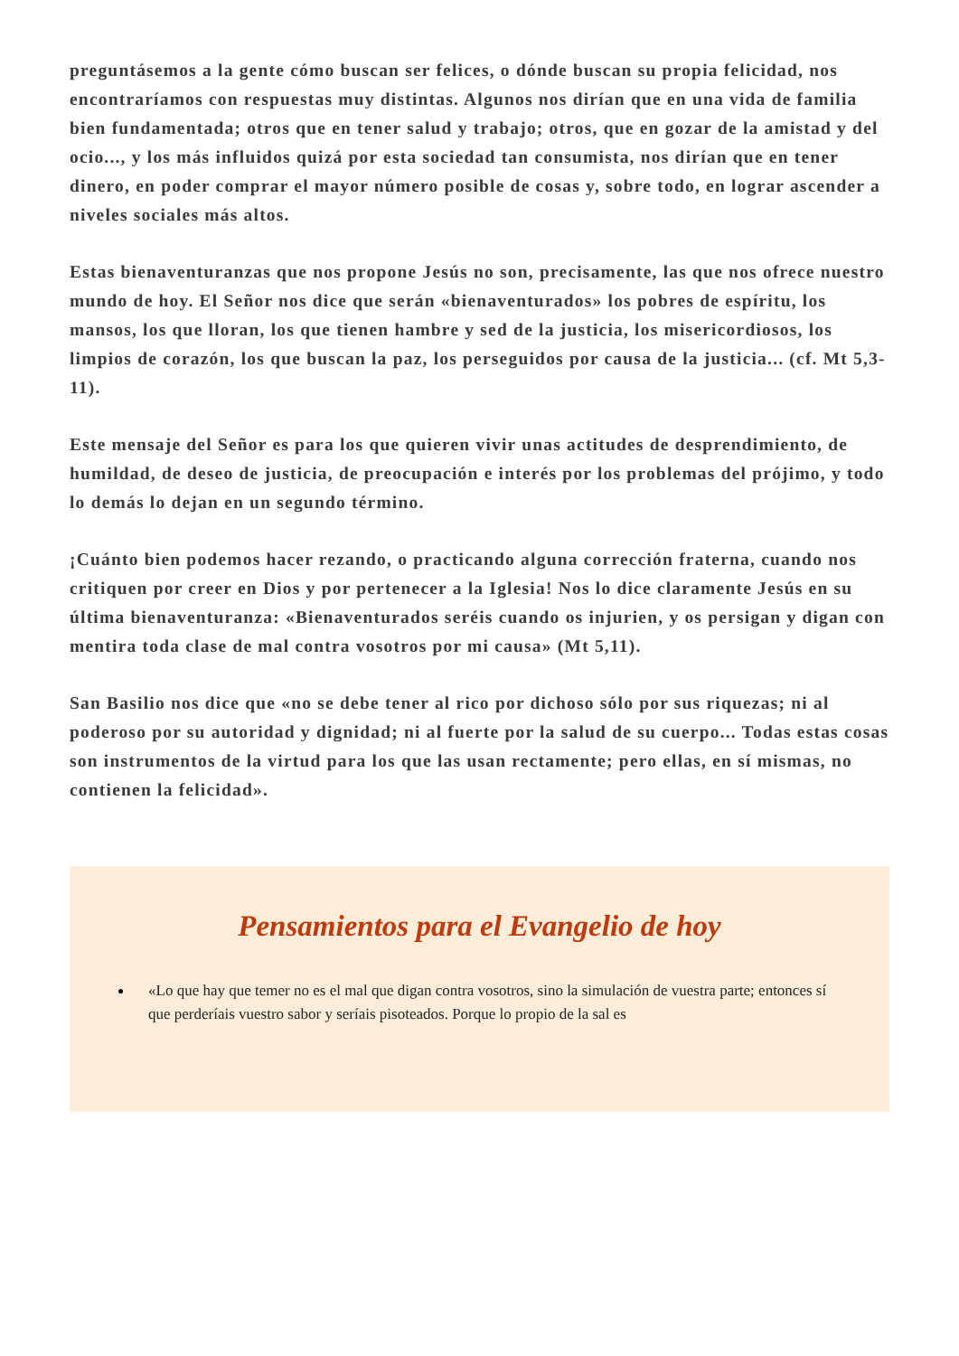preguntásemos a la gente cómo buscan ser felices, o dónde buscan su propia felicidad, nos encontraríamos con respuestas muy distintas. Algunos nos dirían que en una vida de familia bien fundamentada; otros que en tener salud y trabajo; otros, que en gozar de la amistad y del ocio..., y los más influidos quizá por esta sociedad tan consumista, nos dirían que en tener dinero, en poder comprar el mayor número posible de cosas y, sobre todo, en lograr ascender a niveles sociales más altos.
Estas bienaventuranzas que nos propone Jesús no son, precisamente, las que nos ofrece nuestro mundo de hoy. El Señor nos dice que serán «bienaventurados» los pobres de espíritu, los mansos, los que lloran, los que tienen hambre y sed de la justicia, los misericordiosos, los limpios de corazón, los que buscan la paz, los perseguidos por causa de la justicia... (cf. Mt 5,3-11).
Este mensaje del Señor es para los que quieren vivir unas actitudes de desprendimiento, de humildad, de deseo de justicia, de preocupación e interés por los problemas del prójimo, y todo lo demás lo dejan en un segundo término.
¡Cuánto bien podemos hacer rezando, o practicando alguna corrección fraterna, cuando nos critiquen por creer en Dios y por pertenecer a la Iglesia! Nos lo dice claramente Jesús en su última bienaventuranza: «Bienaventurados seréis cuando os injurien, y os persigan y digan con mentira toda clase de mal contra vosotros por mi causa» (Mt 5,11).
San Basilio nos dice que «no se debe tener al rico por dichoso sólo por sus riquezas; ni al poderoso por su autoridad y dignidad; ni al fuerte por la salud de su cuerpo... Todas estas cosas son instrumentos de la virtud para los que las usan rectamente; pero ellas, en sí mismas, no contienen la felicidad».
Pensamientos para el Evangelio de hoy
«Lo que hay que temer no es el mal que digan contra vosotros, sino la simulación de vuestra parte; entonces sí que perderíais vuestro sabor y seríais pisoteados. Porque lo propio de la sal es